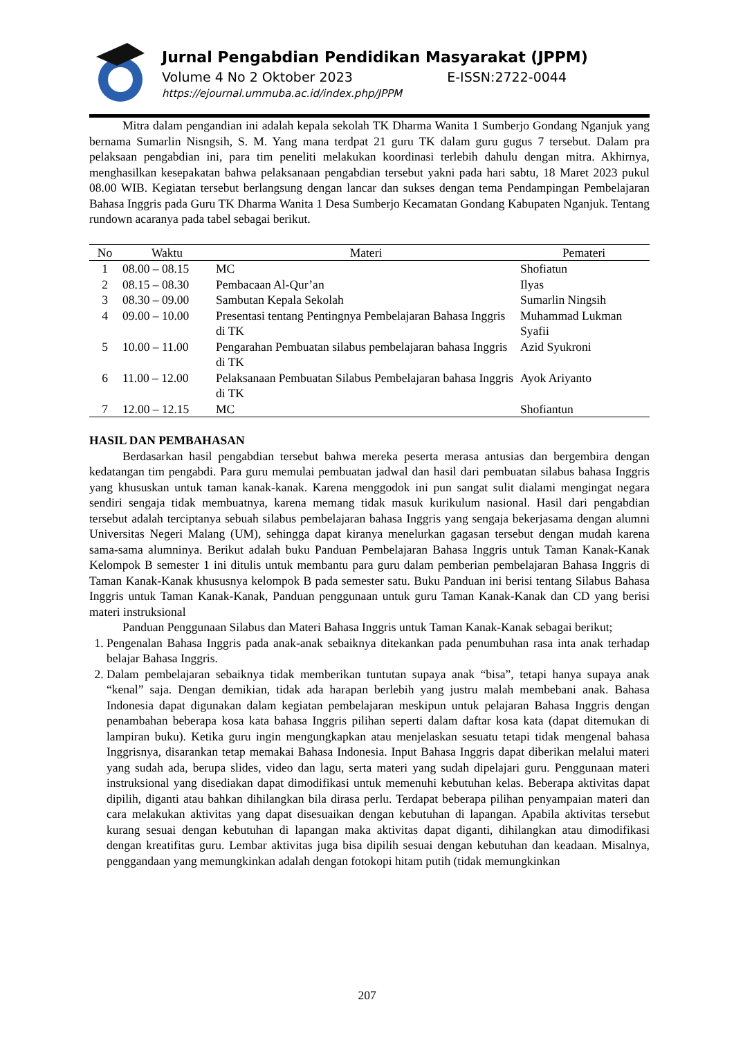Jurnal Pengabdian Pendidikan Masyarakat (JPPM)
Volume 4 No 2 Oktober 2023 E-ISSN:2722-0044
https://ejournal.ummuba.ac.id/index.php/JPPM
Mitra dalam pengandian ini adalah kepala sekolah TK Dharma Wanita 1 Sumberjo Gondang Nganjuk yang bernama Sumarlin Nisngsih, S. M. Yang mana terdpat 21 guru TK dalam guru gugus 7 tersebut. Dalam pra pelaksaan pengabdian ini, para tim peneliti melakukan koordinasi terlebih dahulu dengan mitra. Akhirnya, menghasilkan kesepakatan bahwa pelaksanaan pengabdian tersebut yakni pada hari sabtu, 18 Maret 2023 pukul 08.00 WIB. Kegiatan tersebut berlangsung dengan lancar dan sukses dengan tema Pendampingan Pembelajaran Bahasa Inggris pada Guru TK Dharma Wanita 1 Desa Sumberjo Kecamatan Gondang Kabupaten Nganjuk. Tentang rundown acaranya pada tabel sebagai berikut.
| No | Waktu | Materi | Pemateri |
| --- | --- | --- | --- |
| 1 | 08.00 – 08.15 | MC | Shofiatun |
| 2 | 08.15 – 08.30 | Pembacaan Al-Qur’an | Ilyas |
| 3 | 08.30 – 09.00 | Sambutan Kepala Sekolah | Sumarlin Ningsih |
| 4 | 09.00 – 10.00 | Presentasi tentang Pentingnya Pembelajaran Bahasa Inggris di TK | Muhammad Lukman Syafii |
| 5 | 10.00 – 11.00 | Pengarahan Pembuatan silabus pembelajaran bahasa Inggris di TK | Azid Syukroni |
| 6 | 11.00 – 12.00 | Pelaksanaan Pembuatan Silabus Pembelajaran bahasa Inggris di TK | Ayok Ariyanto |
| 7 | 12.00 – 12.15 | MC | Shofiantun |
HASIL DAN PEMBAHASAN
Berdasarkan hasil pengabdian tersebut bahwa mereka peserta merasa antusias dan bergembira dengan kedatangan tim pengabdi. Para guru memulai pembuatan jadwal dan hasil dari pembuatan silabus bahasa Inggris yang khususkan untuk taman kanak-kanak. Karena menggodok ini pun sangat sulit dialami mengingat negara sendiri sengaja tidak membuatnya, karena memang tidak masuk kurikulum nasional. Hasil dari pengabdian tersebut adalah terciptanya sebuah silabus pembelajaran bahasa Inggris yang sengaja bekerjasama dengan alumni Universitas Negeri Malang (UM), sehingga dapat kiranya menelurkan gagasan tersebut dengan mudah karena sama-sama alumninya. Berikut adalah buku Panduan Pembelajaran Bahasa Inggris untuk Taman Kanak-Kanak Kelompok B semester 1 ini ditulis untuk membantu para guru dalam pemberian pembelajaran Bahasa Inggris di Taman Kanak-Kanak khususnya kelompok B pada semester satu. Buku Panduan ini berisi tentang Silabus Bahasa Inggris untuk Taman Kanak-Kanak, Panduan penggunaan untuk guru Taman Kanak-Kanak dan CD yang berisi materi instruksional
Panduan Penggunaan Silabus dan Materi Bahasa Inggris untuk Taman Kanak-Kanak sebagai berikut;
1. Pengenalan Bahasa Inggris pada anak-anak sebaiknya ditekankan pada penumbuhan rasa inta anak terhadap belajar Bahasa Inggris.
2. Dalam pembelajaran sebaiknya tidak memberikan tuntutan supaya anak “bisa”, tetapi hanya supaya anak “kenal” saja. Dengan demikian, tidak ada harapan berlebih yang justru malah membebani anak. Bahasa Indonesia dapat digunakan dalam kegiatan pembelajaran meskipun untuk pelajaran Bahasa Inggris dengan penambahan beberapa kosa kata bahasa Inggris pilihan seperti dalam daftar kosa kata (dapat ditemukan di lampiran buku). Ketika guru ingin mengungkapkan atau menjelaskan sesuatu tetapi tidak mengenal bahasa Inggrisnya, disarankan tetap memakai Bahasa Indonesia. Input Bahasa Inggris dapat diberikan melalui materi yang sudah ada, berupa slides, video dan lagu, serta materi yang sudah dipelajari guru. Penggunaan materi instruksional yang disediakan dapat dimodifikasi untuk memenuhi kebutuhan kelas. Beberapa aktivitas dapat dipilih, diganti atau bahkan dihilangkan bila dirasa perlu. Terdapat beberapa pilihan penyampaian materi dan cara melakukan aktivitas yang dapat disesuaikan dengan kebutuhan di lapangan. Apabila aktivitas tersebut kurang sesuai dengan kebutuhan di lapangan maka aktivitas dapat diganti, dihilangkan atau dimodifikasi dengan kreatifitas guru. Lembar aktivitas juga bisa dipilih sesuai dengan kebutuhan dan keadaan. Misalnya, penggandaan yang memungkinkan adalah dengan fotokopi hitam putih (tidak memungkinkan
207